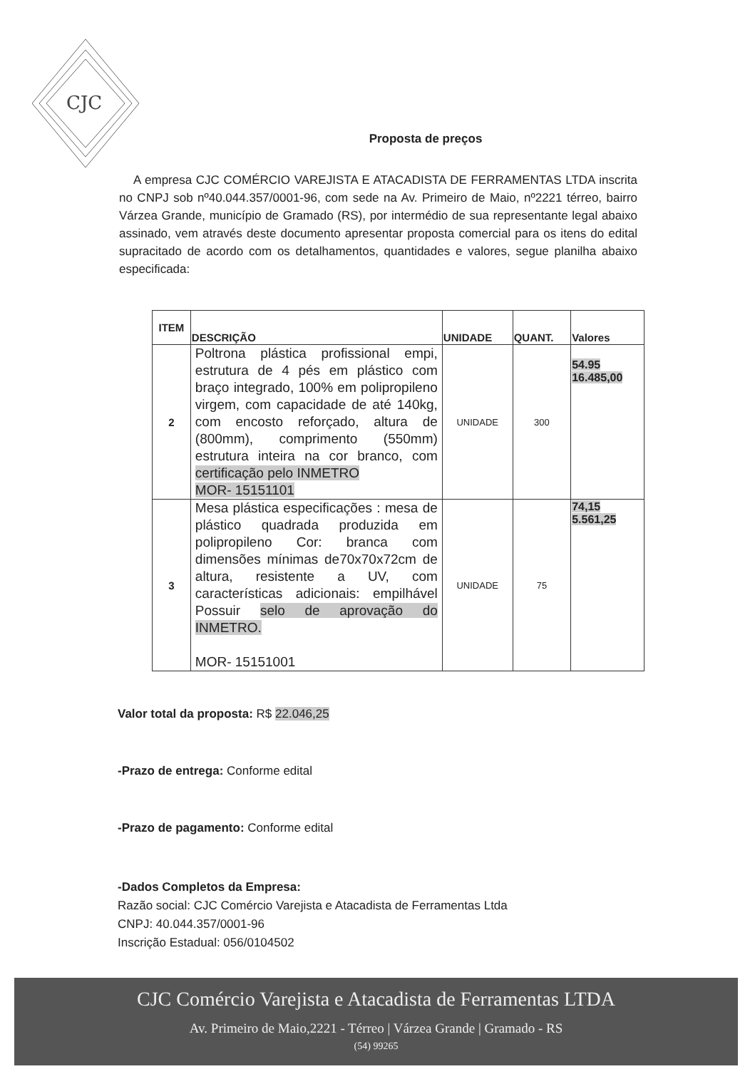CJC
Proposta de preços
A empresa CJC COMÉRCIO VAREJISTA E ATACADISTA DE FERRAMENTAS LTDA inscrita no CNPJ sob nº40.044.357/0001-96, com sede na Av. Primeiro de Maio, nº2221 térreo, bairro Várzea Grande, município de Gramado (RS), por intermédio de sua representante legal abaixo assinado, vem através deste documento apresentar proposta comercial para os itens do edital supracitado de acordo com os detalhamentos, quantidades e valores, segue planilha abaixo especificada:
| ITEM | DESCRIÇÃO | UNIDADE | QUANT. | Valores |
| --- | --- | --- | --- | --- |
| 2 | Poltrona plástica profissional empi, estrutura de 4 pés em plástico com braço integrado, 100% em polipropileno virgem, com capacidade de até 140kg, com encosto reforçado, altura de (800mm), comprimento (550mm) estrutura inteira na cor branco, com certificação pelo INMETRO MOR- 15151101 | UNIDADE | 300 | 54.95 16.485,00 |
| 3 | Mesa plástica especificações : mesa de plástico quadrada produzida em polipropileno Cor: branca com dimensões mínimas de70x70x72cm de altura, resistente a UV, com características adicionais: empilhável Possuir selo de aprovação do INMETRO. MOR- 15151001 | UNIDADE | 75 | 74,15 5.561,25 |
Valor total da proposta: R$ 22.046,25
-Prazo de entrega: Conforme edital
-Prazo de pagamento: Conforme edital
-Dados Completos da Empresa:
Razão social: CJC Comércio Varejista e Atacadista de Ferramentas Ltda
CNPJ: 40.044.357/0001-96
Inscrição Estadual: 056/0104502
CJC Comércio Varejista e Atacadista de Ferramentas LTDA
Av. Primeiro de Maio,2221 - Térreo | Várzea Grande | Gramado - RS
(54) 99265